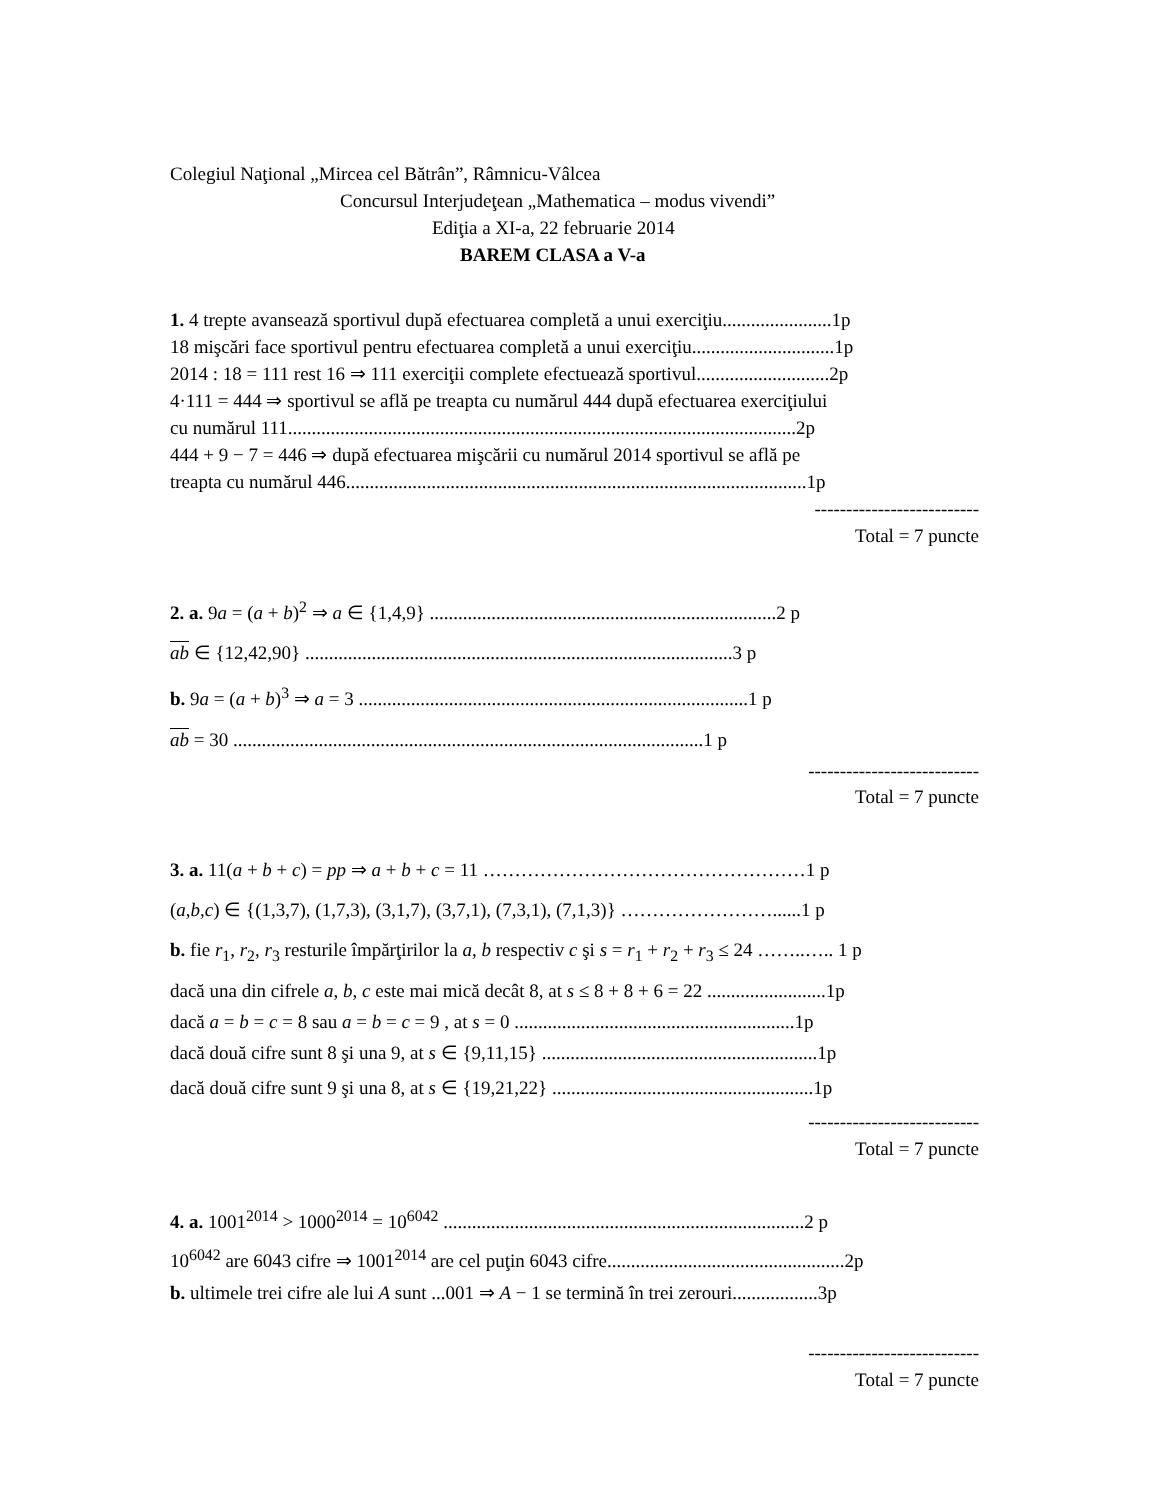Colegiul Naţional „Mircea cel Bătrân”, Râmnicu-Vâlcea
Concursul Interjudeţean „Mathematica – modus vivendi”
Ediţia a XI-a, 22 februarie 2014
BAREM CLASA a V-a
1. 4 trepte avansează sportivul după efectuarea completă a unui exerciţiu.......................1p
18 mişcări face sportivul pentru efectuarea completă a unui exerciţiu..............................1p
2014 : 18 = 111 rest 16 ⇒ 111 exerciţii complete efectuează sportivul............................2p
4·111 = 444 ⇒ sportivul se află pe treapta cu numărul 444 după efectuarea exerciţiului
cu numărul 111...........................................................................................................2p
444 + 9 − 7 = 446 ⇒ după efectuarea mişcării cu numărul 2014 sportivul se află pe
treapta cu numărul 446.................................................................................................1p
--------------------------
Total = 7 puncte
2. a. 9a = (a + b)<sup>2</sup> ⇒ a ∈ {1,4,9} .........................................................................2 p
ab ∈ {12,42,90} ..........................................................................................3 p
b. 9a = (a + b)<sup>3</sup> ⇒ a = 3 ..................................................................................1 p
ab = 30 ...................................................................................................1 p
---------------------------
Total = 7 puncte
3. a. 11(a + b + c) = pp ⇒ a + b + c = 11 ……………………………………………1 p
(a,b,c) ∈ {(1,3,7), (1,7,3), (3,1,7), (3,7,1), (7,3,1), (7,1,3)} ……………………......1 p
b. fie r<sub>1</sub>, r<sub>2</sub>, r<sub>3</sub> resturile împărţirilor la a, b respectiv c şi s = r<sub>1</sub> + r<sub>2</sub> + r<sub>3</sub> ≤ 24 ……..….. 1 p
dacă una din cifrele a, b, c este mai mică decât 8, at s ≤ 8 + 8 + 6 = 22 .........................1p
dacă a = b = c = 8 sau a = b = c = 9 , at s = 0 ...........................................................1p
dacă două cifre sunt 8 şi una 9, at s ∈ {9,11,15} ..........................................................1p
dacă două cifre sunt 9 şi una 8, at s ∈ {19,21,22} .......................................................1p
---------------------------
Total = 7 puncte
4. a. 1001<sup>2014</sup> > 1000<sup>2014</sup> = 10<sup>6042</sup> ............................................................................2 p
10<sup>6042</sup> are 6043 cifre ⇒ 1001<sup>2014</sup> are cel puţin 6043 cifre..................................................2p
b. ultimele trei cifre ale lui A sunt ...001 ⇒ A − 1 se termină în trei zerouri..................3p
---------------------------
Total = 7 puncte